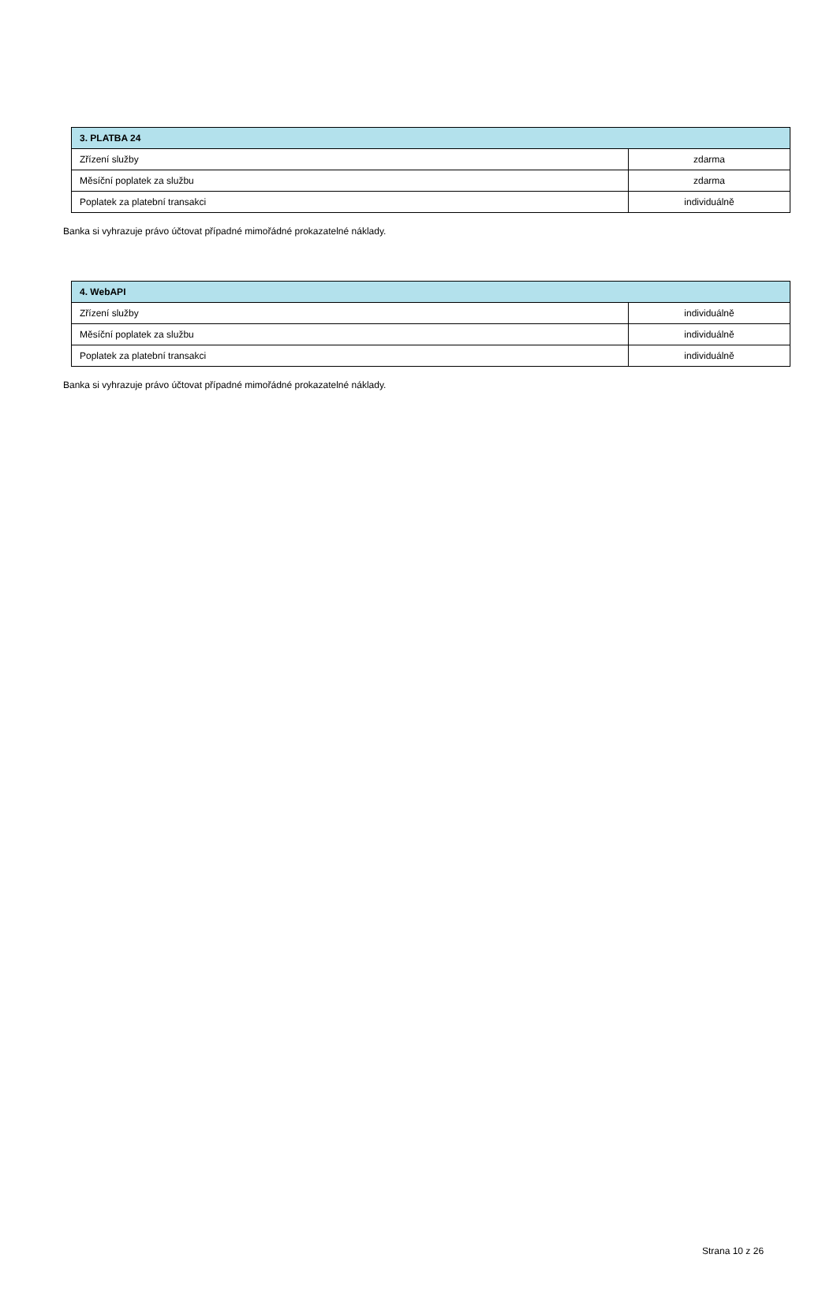| 3. PLATBA 24 | |
| --- | --- |
| Zřízení služby | zdarma |
| Měsíční poplatek za službu | zdarma |
| Poplatek za platební transakci | individuálně |
Banka si vyhrazuje právo účtovat případné mimořádné prokazatelné náklady.
| 4. WebAPI | |
| --- | --- |
| Zřízení služby | individuálně |
| Měsíční poplatek za službu | individuálně |
| Poplatek za platební transakci | individuálně |
Banka si vyhrazuje právo účtovat případné mimořádné prokazatelné náklady.
Strana 10 z 26